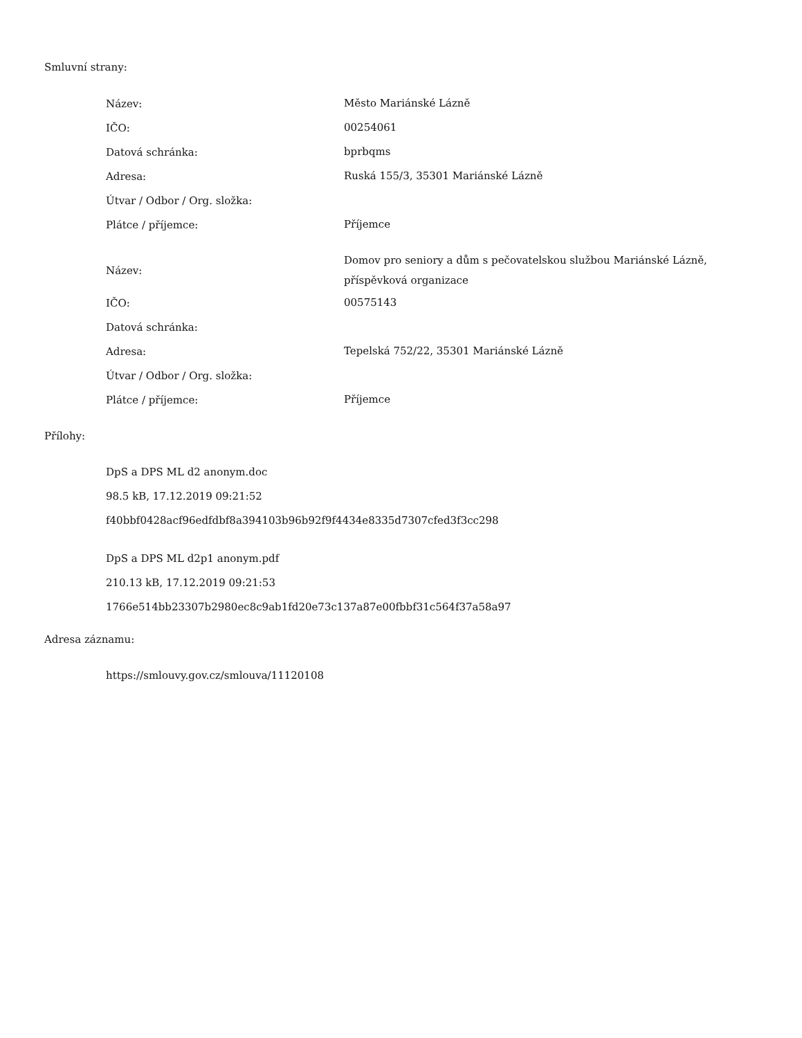Smluvní strany:
| Název: | Město Mariánské Lázně |
| IČO: | 00254061 |
| Datová schránka: | bprbqms |
| Adresa: | Ruská 155/3, 35301 Mariánské Lázně |
| Útvar / Odbor / Org. složka: | |
| Plátce / příjemce: | Příjemce |
| Název: | Domov pro seniory a dům s pečovatelskou službou Mariánské Lázně, příspěvková organizace |
| IČO: | 00575143 |
| Datová schránka: | |
| Adresa: | Tepelská 752/22, 35301 Mariánské Lázně |
| Útvar / Odbor / Org. složka: | |
| Plátce / příjemce: | Příjemce |
Přílohy:
DpS a DPS ML d2 anonym.doc
98.5 kB, 17.12.2019 09:21:52
f40bbf0428acf96edfdbf8a394103b96b92f9f4434e8335d7307cfed3f3cc298
DpS a DPS ML d2p1 anonym.pdf
210.13 kB, 17.12.2019 09:21:53
1766e514bb23307b2980ec8c9ab1fd20e73c137a87e00fbbf31c564f37a58a97
Adresa záznamu:
https://smlouvy.gov.cz/smlouva/11120108